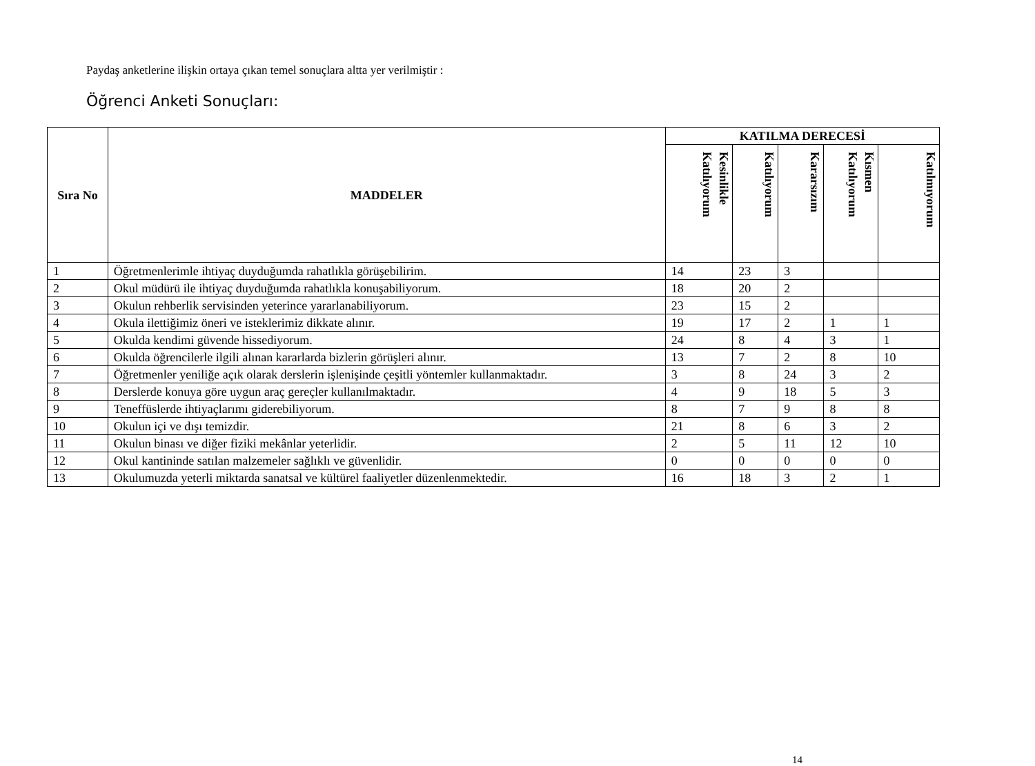Paydaş anketlerine ilişkin ortaya çıkan temel sonuçlara altta yer verilmiştir :
Öğrenci Anketi Sonuçları:
| Sıra No | MADDELER | KATILMA DERECESİ | | | | |
| --- | --- | --- | --- | --- | --- | --- |
| | | Kesinlikle Katılıyorum | Katılıyorum | Kararsızım | Kısmen Katılıyorum | Katılmıyorum |
| 1 | Öğretmenlerimle ihtiyaç duyduğumda rahatlıkla görüşebilirim. | 14 | 23 | 3 | | |
| 2 | Okul müdürü ile ihtiyaç duyduğumda rahatlıkla konuşabiliyorum. | 18 | 20 | 2 | | |
| 3 | Okulun rehberlik servisinden yeterince yararlanabiliyorum. | 23 | 15 | 2 | | |
| 4 | Okula ilettiğimiz öneri ve isteklerimiz dikkate alınır. | 19 | 17 | 2 | 1 | 1 |
| 5 | Okulda kendimi güvende hissediyorum. | 24 | 8 | 4 | 3 | 1 |
| 6 | Okulda öğrencilerle ilgili alınan kararlarda bizlerin görüşleri alınır. | 13 | 7 | 2 | 8 | 10 |
| 7 | Öğretmenler yeniliğe açık olarak derslerin işlenişinde çeşitli yöntemler kullanmaktadır. | 3 | 8 | 24 | 3 | 2 |
| 8 | Derslerde konuya göre uygun araç gereçler kullanılmaktadır. | 4 | 9 | 18 | 5 | 3 |
| 9 | Teneffüslerde ihtiyaçlarımı giderebiliyorum. | 8 | 7 | 9 | 8 | 8 |
| 10 | Okulun içi ve dışı temizdir. | 21 | 8 | 6 | 3 | 2 |
| 11 | Okulun binası ve diğer fiziki mekânlar yeterlidir. | 2 | 5 | 11 | 12 | 10 |
| 12 | Okul kantininde satılan malzemeler sağlıklı ve güvenlidir. | 0 | 0 | 0 | 0 | 0 |
| 13 | Okulumuzda yeterli miktarda sanatsal ve kültürel faaliyetler düzenlenmektedir. | 16 | 18 | 3 | 2 | 1 |
14